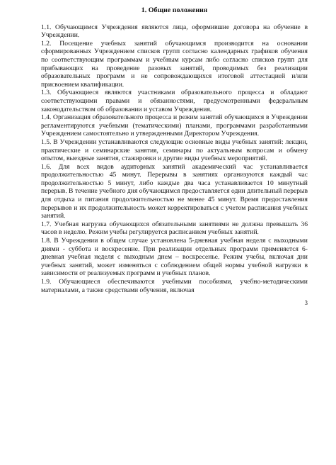1. Общие положения
1.1. Обучающимся Учреждения являются лица, оформившие договора на обучение в Учреждении.
1.2. Посещение учебных занятий обучающимся производится на основании сформированных Учреждением списков групп согласно календарных графиков обучения по соответствующим программам и учебным курсам либо согласно списков групп для прибывающих на проведение разовых занятий, проводимых без реализации образовательных программ и не сопровождающихся итоговой аттестацией и/или присвоением квалификации.
1.3. Обучающиеся являются участниками образовательного процесса и обладают соответствующими правами и обязанностями, предусмотренными федеральным законодательством об образовании и уставом Учреждения.
1.4. Организация образовательного процесса и режим занятий обучающихся в Учреждении регламентируются учебными (тематическими) планами, программами разработанными Учреждением самостоятельно и утвержденными Директором Учреждения.
1.5. В Учреждении устанавливаются следующие основные виды учебных занятий: лекции, практические и семинарские занятия, семинары по актуальным вопросам и обмену опытом, выездные занятия, стажировки и другие виды учебных мероприятий.
1.6. Для всех видов аудиторных занятий академический час устанавливается продолжительностью 45 минут. Перерывы в занятиях организуются каждый час продолжительностью 5 минут, либо каждые два часа устанавливается 10 минутный перерыв. В течение учебного дня обучающимся предоставляется один длительный перерыв для отдыха и питания продолжительностью не менее 45 минут. Время предоставления перерывов и их продолжительность может корректироваться с учетом расписания учебных занятий.
1.7. Учебная нагрузка обучающихся обязательными занятиями не должна превышать 36 часов в неделю. Режим учебы регулируется расписанием учебных занятий.
1.8. В Учреждении в общем случае установлена 5-дневная учебная неделя с выходными днями - суббота и воскресение. При реализации отдельных программ применяется 6-дневная учебная неделя с выходным днем – воскресенье. Режим учебы, включая дни учебных занятий, может изменяться с соблюдением общей нормы учебной нагрузки в зависимости от реализуемых программ и учебных планов.
1.9. Обучающиеся обеспечиваются учебными пособиями, учебно-методическими материалами, а также средствами обучения, включая
3